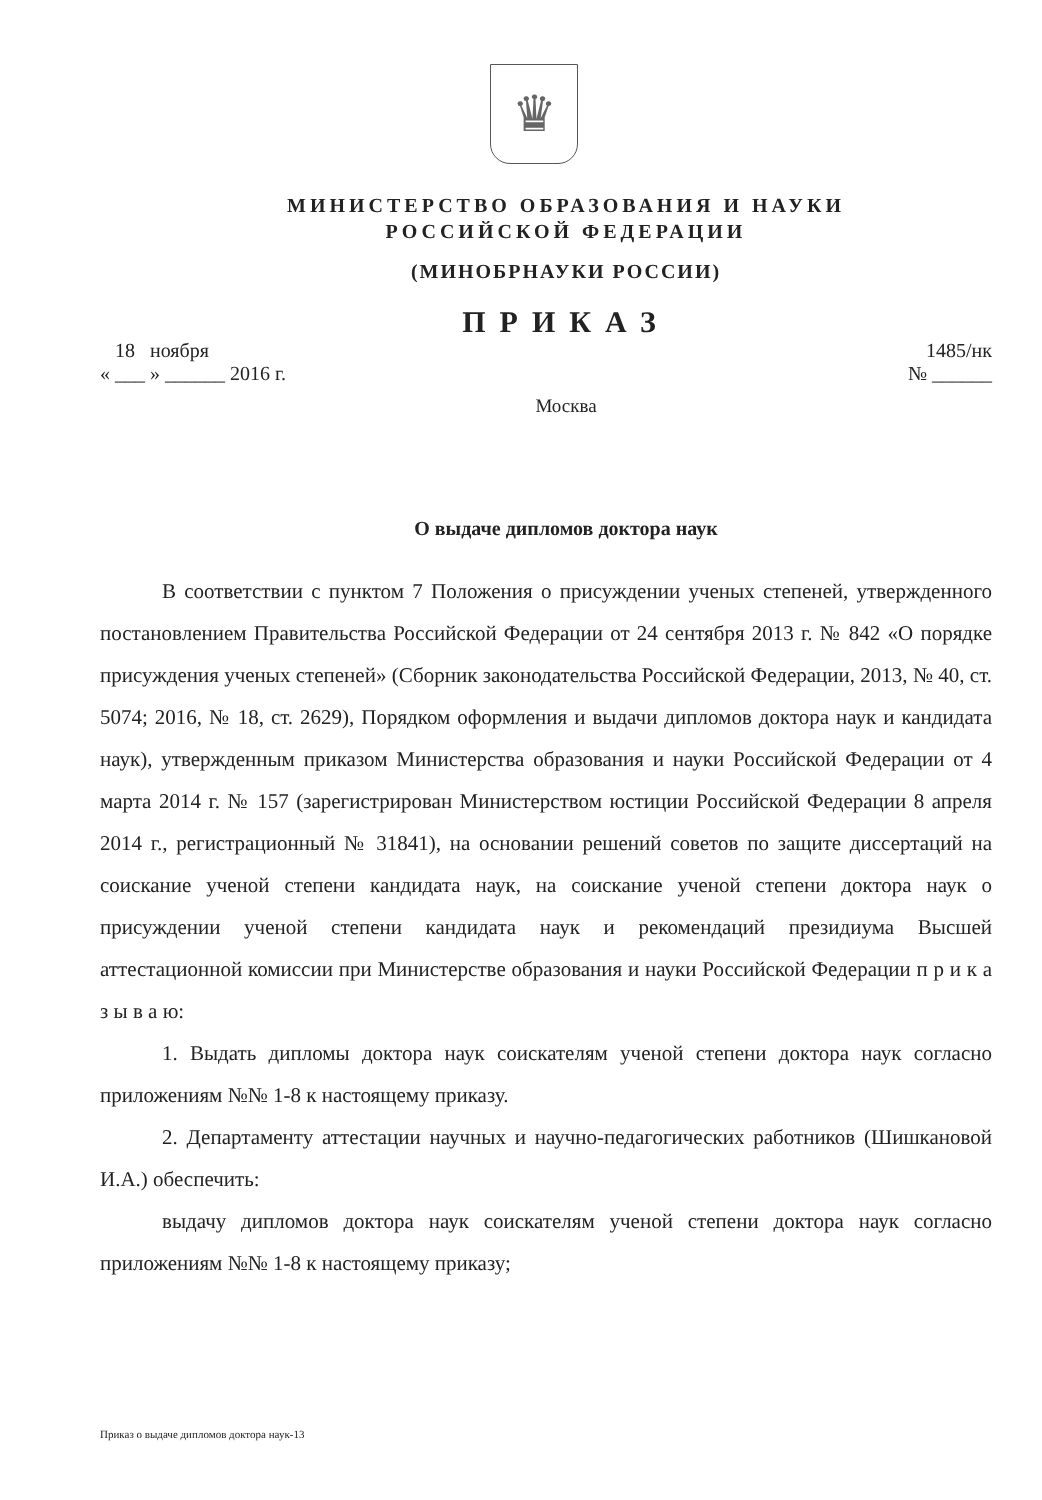♛
МИНИСТЕРСТВО ОБРАЗОВАНИЯ И НАУКИ
РОССИЙСКОЙ ФЕДЕРАЦИИ
(МИНОБРНАУКИ РОССИИ)
ПРИКАЗ
18 ноября
« ___ » ______ 2016 г.
1485/нк
№ ______
Москва
О выдаче дипломов доктора наук
В соответствии с пунктом 7 Положения о присуждении ученых степеней, утвержденного постановлением Правительства Российской Федерации от 24 сентября 2013 г. № 842 «О порядке присуждения ученых степеней» (Сборник законодательства Российской Федерации, 2013, № 40, ст. 5074; 2016, № 18, ст. 2629), Порядком оформления и выдачи дипломов доктора наук и кандидата наук), утвержденным приказом Министерства образования и науки Российской Федерации от 4 марта 2014 г. № 157 (зарегистрирован Министерством юстиции Российской Федерации 8 апреля 2014 г., регистрационный № 31841), на основании решений советов по защите диссертаций на соискание ученой степени кандидата наук, на соискание ученой степени доктора наук о присуждении ученой степени кандидата наук и рекомендаций президиума Высшей аттестационной комиссии при Министерстве образования и науки Российской Федерации п р и к а з ы в а ю:
1. Выдать дипломы доктора наук соискателям ученой степени доктора наук согласно приложениям №№ 1-8 к настоящему приказу.
2. Департаменту аттестации научных и научно-педагогических работников (Шишкановой И.А.) обеспечить:
выдачу дипломов доктора наук соискателям ученой степени доктора наук согласно приложениям №№ 1-8 к настоящему приказу;
Приказ о выдаче дипломов доктора наук-13